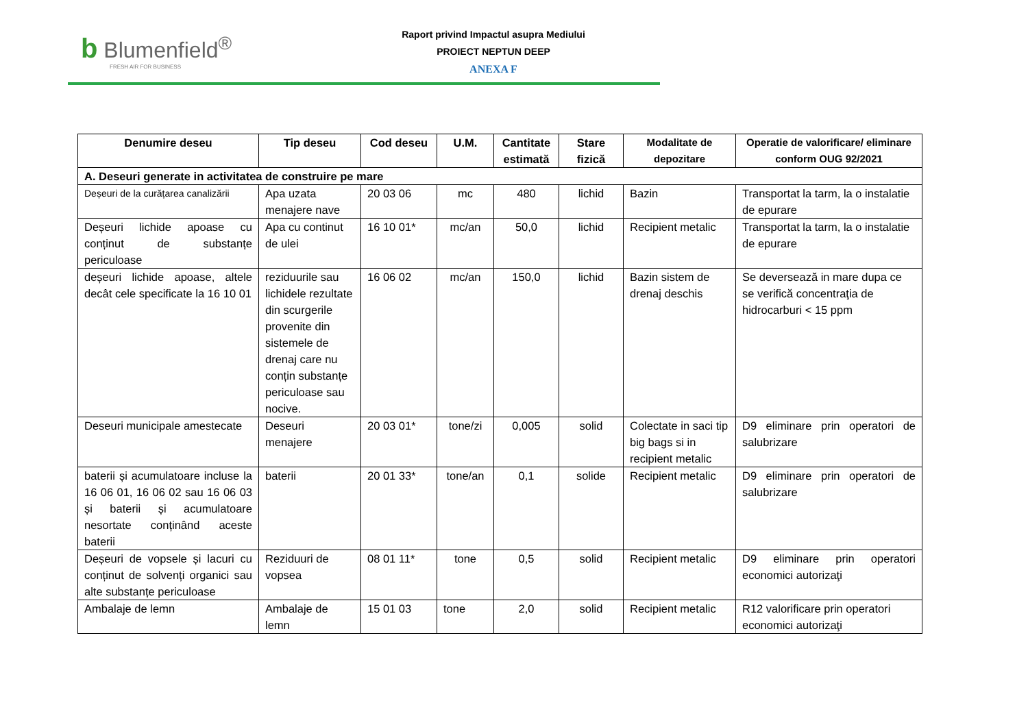b Blumenfield<sup>®</sup>
FRESH AIR FOR BUSINESS
Raport privind Impactul asupra Mediului
PROIECT NEPTUN DEEP
ANEXA F
| Denumire deseu | Tip deseu | Cod deseu | U.M. | Cantitate estimată | Stare fizică | Modalitate de depozitare | Operatie de valorificare/ eliminare conform OUG 92/2021 |
| --- | --- | --- | --- | --- | --- | --- | --- |
| A. Deseuri generate in activitatea de construire pe mare | | | | | | | |
| Deșeuri de la curățarea canalizării | Apa uzata menajere nave | 20 03 06 | mc | 480 | lichid | Bazin | Transportat la tarm, la o instalatie de epurare |
| Deșeuri lichide apoase cu conținut de substanțe periculoase | Apa cu continut de ulei | 16 10 01* | mc/an | 50,0 | lichid | Recipient metalic | Transportat la tarm, la o instalatie de epurare |
| deșeuri lichide apoase, altele decât cele specificate la 16 10 01 | reziduurile sau lichidele rezultate din scurgerile provenite din sistemele de drenaj care nu conțin substanțe periculoase sau nocive. | 16 06 02 | mc/an | 150,0 | lichid | Bazin sistem de drenaj deschis | Se deversează in mare dupa ce se verifică concentraţia de hidrocarburi < 15 ppm |
| Deseuri municipale amestecate | Deseuri menajere | 20 03 01* | tone/zi | 0,005 | solid | Colectate in saci tip big bags si in recipient metalic | D9 eliminare prin operatori de salubrizare |
| baterii și acumulatoare incluse la 16 06 01, 16 06 02 sau 16 06 03 și baterii și acumulatoare nesortate conținând aceste baterii | baterii | 20 01 33* | tone/an | 0,1 | solide | Recipient metalic | D9 eliminare prin operatori de salubrizare |
| Deșeuri de vopsele și lacuri cu conținut de solvenți organici sau alte substanțe periculoase | Reziduuri de vopsea | 08 01 11* | tone | 0,5 | solid | Recipient metalic | D9 eliminare prin operatori economici autorizaţi |
| Ambalaje de lemn | Ambalaje de lemn | 15 01 03 | tone | 2,0 | solid | Recipient metalic | R12 valorificare prin operatori economici autorizaţi |